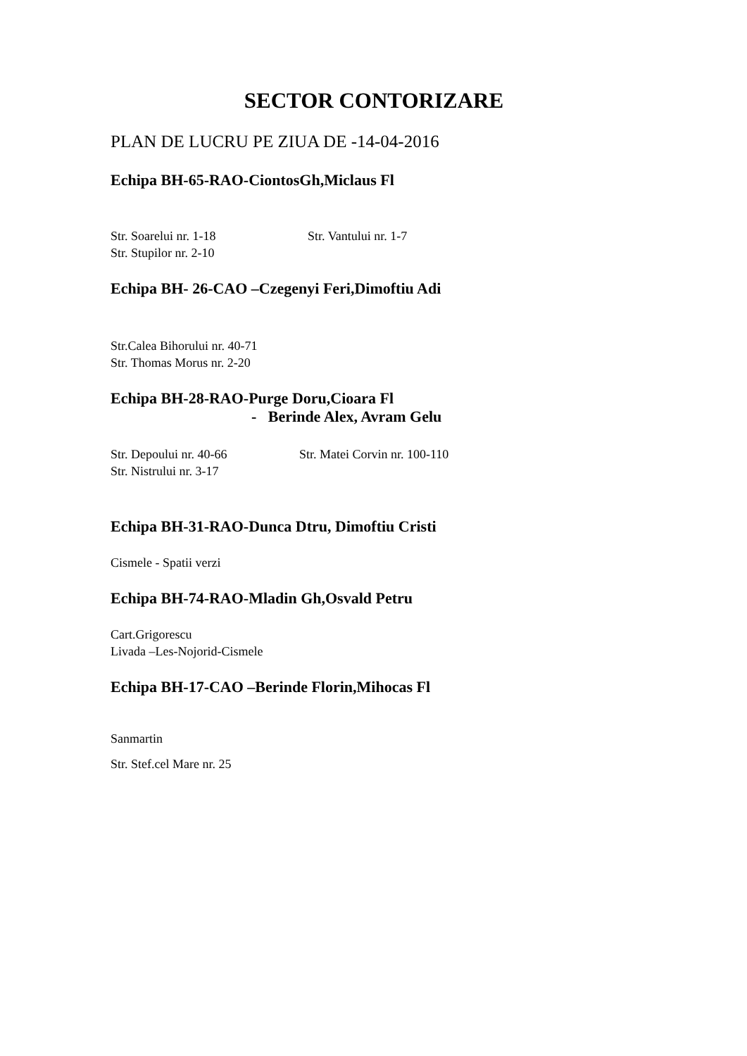SECTOR CONTORIZARE
PLAN DE LUCRU PE ZIUA DE -14-04-2016
Echipa BH-65-RAO-CiontosGh,Miclaus Fl
Str. Soarelui nr. 1-18 Str. Vantului nr. 1-7
Str. Stupilor nr. 2-10
Echipa BH- 26-CAO –Czegenyi Feri,Dimoftiu Adi
Str.Calea Bihorului nr. 40-71
Str. Thomas Morus nr. 2-20
Echipa BH-28-RAO-Purge Doru,Cioara Fl
- Berinde Alex, Avram Gelu
Str. Depoului nr. 40-66 Str. Matei Corvin nr. 100-110
Str. Nistrului nr. 3-17
Echipa BH-31-RAO-Dunca Dtru, Dimoftiu Cristi
Cismele - Spatii verzi
Echipa BH-74-RAO-Mladin Gh,Osvald Petru
Cart.Grigorescu
Livada –Les-Nojorid-Cismele
Echipa BH-17-CAO –Berinde Florin,Mihocas Fl
Sanmartin
Str. Stef.cel Mare nr. 25